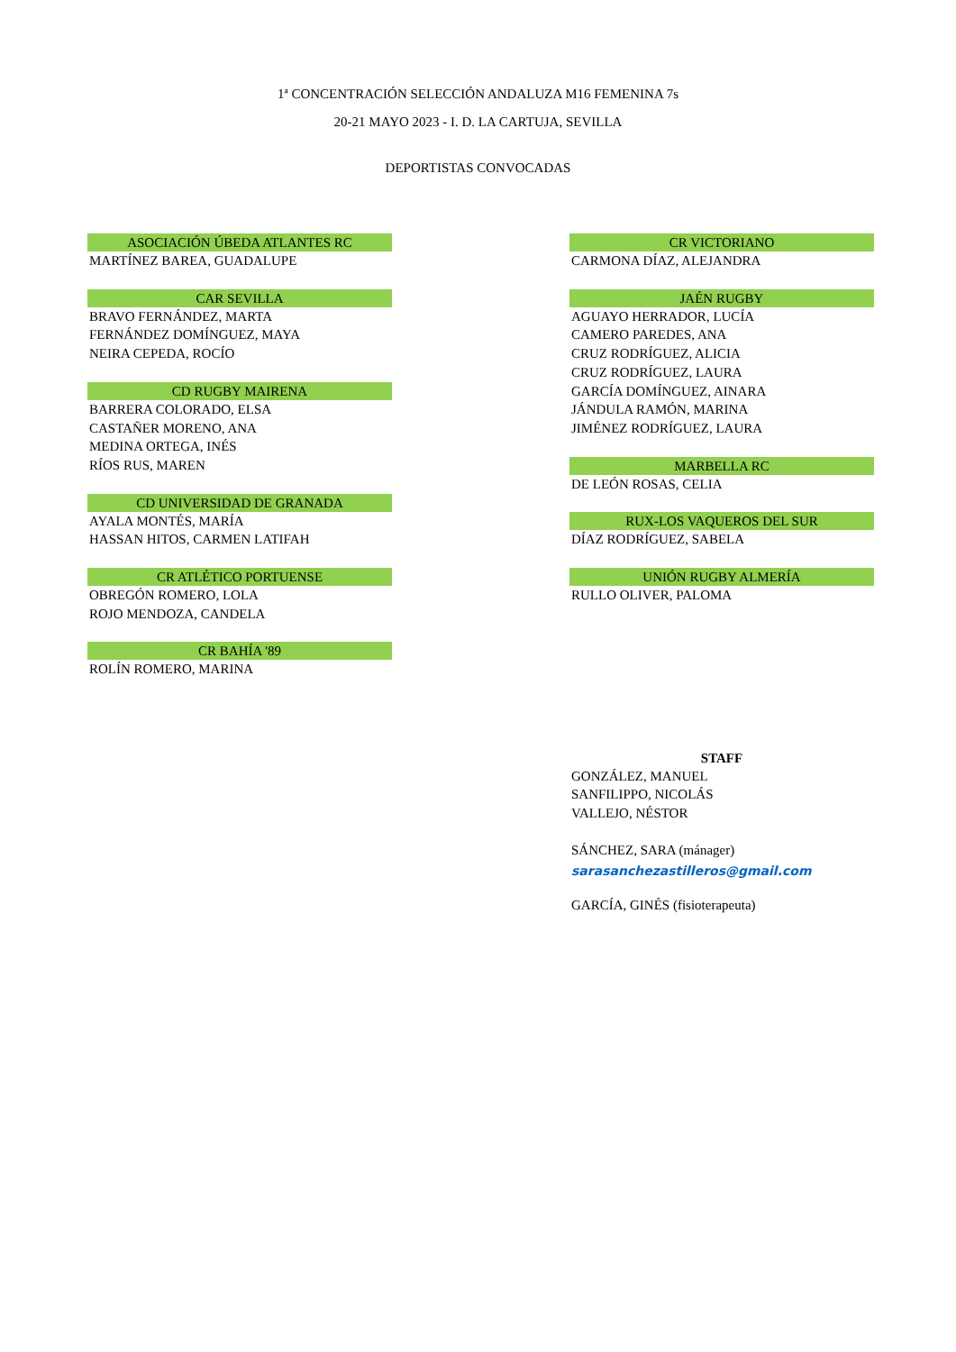1ª CONCENTRACIÓN SELECCIÓN ANDALUZA M16 FEMENINA 7s
20-21 MAYO 2023 - I. D. LA CARTUJA, SEVILLA
DEPORTISTAS CONVOCADAS
ASOCIACIÓN ÚBEDA ATLANTES RC
MARTÍNEZ BAREA, GUADALUPE
CAR SEVILLA
BRAVO FERNÁNDEZ, MARTA
FERNÁNDEZ DOMÍNGUEZ, MAYA
NEIRA CEPEDA, ROCÍO
CD RUGBY MAIRENA
BARRERA COLORADO, ELSA
CASTAÑER MORENO, ANA
MEDINA ORTEGA, INÉS
RÍOS RUS, MAREN
CD UNIVERSIDAD DE GRANADA
AYALA MONTÉS, MARÍA
HASSAN HITOS, CARMEN LATIFAH
CR ATLÉTICO PORTUENSE
OBREGÓN ROMERO, LOLA
ROJO MENDOZA, CANDELA
CR BAHÍA '89
ROLÍN ROMERO, MARINA
CR VICTORIANO
CARMONA DÍAZ, ALEJANDRA
JAÉN RUGBY
AGUAYO HERRADOR, LUCÍA
CAMERO PAREDES, ANA
CRUZ RODRÍGUEZ, ALICIA
CRUZ RODRÍGUEZ, LAURA
GARCÍA DOMÍNGUEZ, AINARA
JÁNDULA RAMÓN, MARINA
JIMÉNEZ RODRÍGUEZ, LAURA
MARBELLA RC
DE LEÓN ROSAS, CELIA
RUX-LOS VAQUEROS DEL SUR
DÍAZ RODRÍGUEZ, SABELA
UNIÓN RUGBY ALMERÍA
RULLO OLIVER, PALOMA
STAFF
GONZÁLEZ, MANUEL
SANFILIPPO, NICOLÁS
VALLEJO, NÉSTOR
SÁNCHEZ, SARA (mánager)
sarasanchezastilleros@gmail.com
GARCÍA, GINÉS (fisioterapeuta)